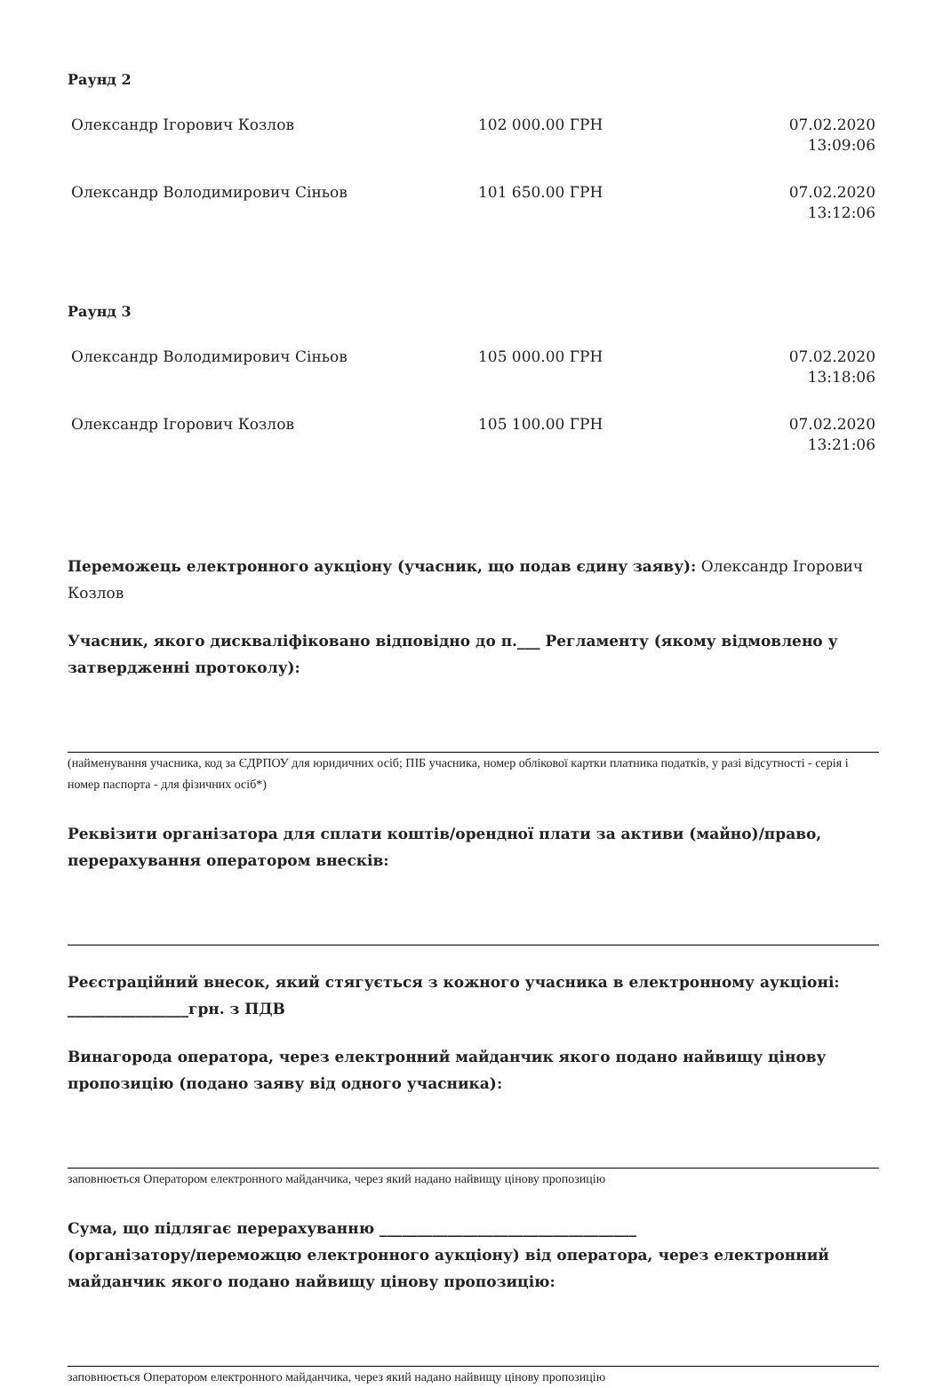Раунд 2
| Олександр Ігорович Козлов | 102 000.00 ГРН | 07.02.2020 13:09:06 |
| Олександр Володимирович Сіньов | 101 650.00 ГРН | 07.02.2020 13:12:06 |
Раунд 3
| Олександр Володимирович Сіньов | 105 000.00 ГРН | 07.02.2020 13:18:06 |
| Олександр Ігорович Козлов | 105 100.00 ГРН | 07.02.2020 13:21:06 |
Переможець електронного аукціону (учасник, що подав єдину заяву): Олександр Ігорович Козлов
Учасник, якого дискваліфіковано відповідно до п.___ Регламенту (якому відмовлено у затвердженні протоколу):
(найменування учасника, код за ЄДРПОУ для юридичних осіб; ПІБ учасника, номер облікової картки платника податків, у разі відсутності - серія і номер паспорта - для фізичних осіб*)
Реквізити організатора для сплати коштів/орендної плати за активи (майно)/право, перерахування оператором внесків:
Реєстраційний внесок, який стягується з кожного учасника в електронному аукціоні: ________________грн. з ПДВ
Винагорода оператора, через електронний майданчик якого подано найвищу цінову пропозицію (подано заяву від одного учасника):
заповнюється Оператором електронного майданчика, через який надано найвищу цінову пропозицію
Сума, що підлягає перерахуванню __________________________________
(організатору/переможцю електронного аукціону) від оператора, через електронний майданчик якого подано найвищу цінову пропозицію:
заповнюється Оператором електронного майданчика, через який надано найвищу цінову пропозицію